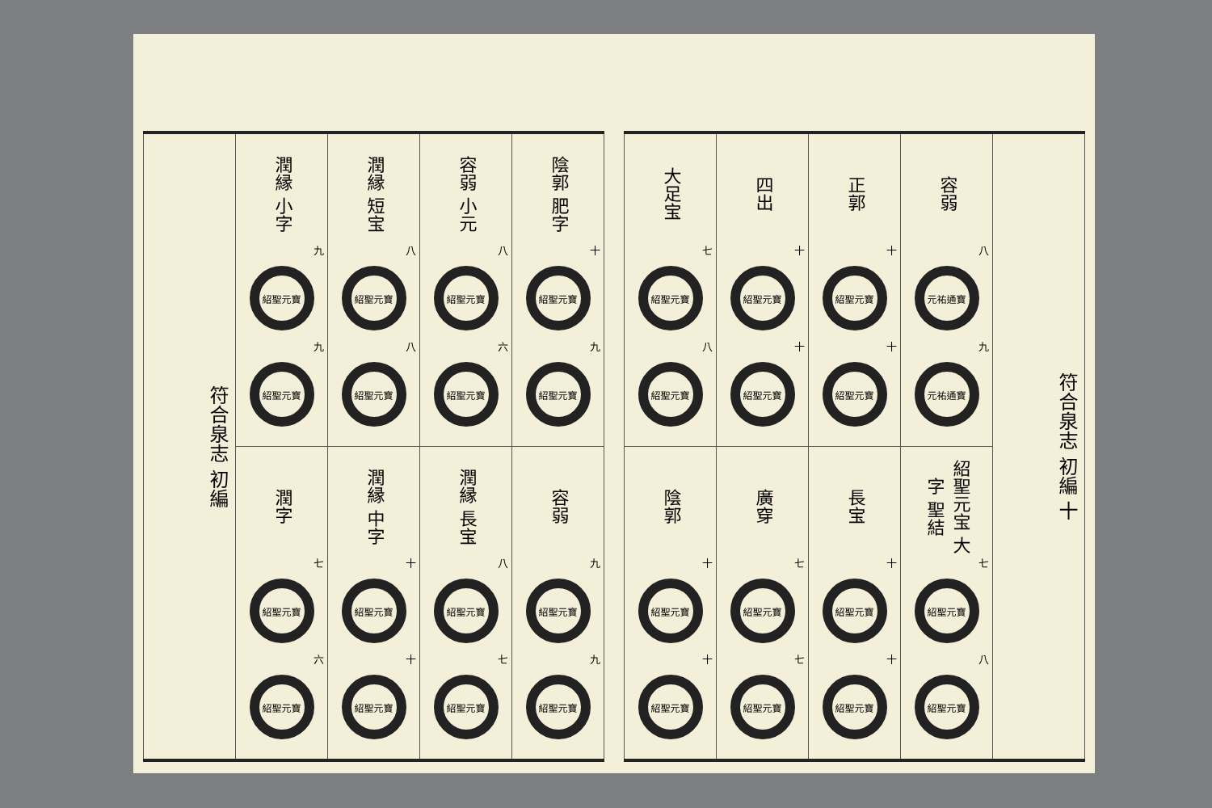| 符合泉志 初編 | 潤縁 小字 九 紹聖元寶 九 紹聖元寶 | 潤縁 短宝 八 紹聖元寶 八 紹聖元寶 | 容弱 小元 八 紹聖元寶 六 紹聖元寶 | 陰郭 肥字 十 紹聖元寶 九 紹聖元寶 |
| | 潤字 七 紹聖元寶 六 紹聖元寶 | 潤縁 中字 十 紹聖元寶 十 紹聖元寶 | 潤縁 長宝 八 紹聖元寶 七 紹聖元寶 | 容弱 九 紹聖元寶 九 紹聖元寶 |
| 大足宝 七 紹聖元寶 八 紹聖元寶 | 四出 十 紹聖元寶 十 紹聖元寶 | 正郭 十 紹聖元寶 十 紹聖元寶 | 容弱 八 元祐通寶 九 元祐通寶 | 符合泉志 初編 十 |
| 陰郭 十 紹聖元寶 十 紹聖元寶 | 廣穿 七 紹聖元寶 七 紹聖元寶 | 長宝 十 紹聖元寶 十 紹聖元寶 | 紹聖元宝 大字 聖結 七 紹聖元寶 八 紹聖元寶 | |